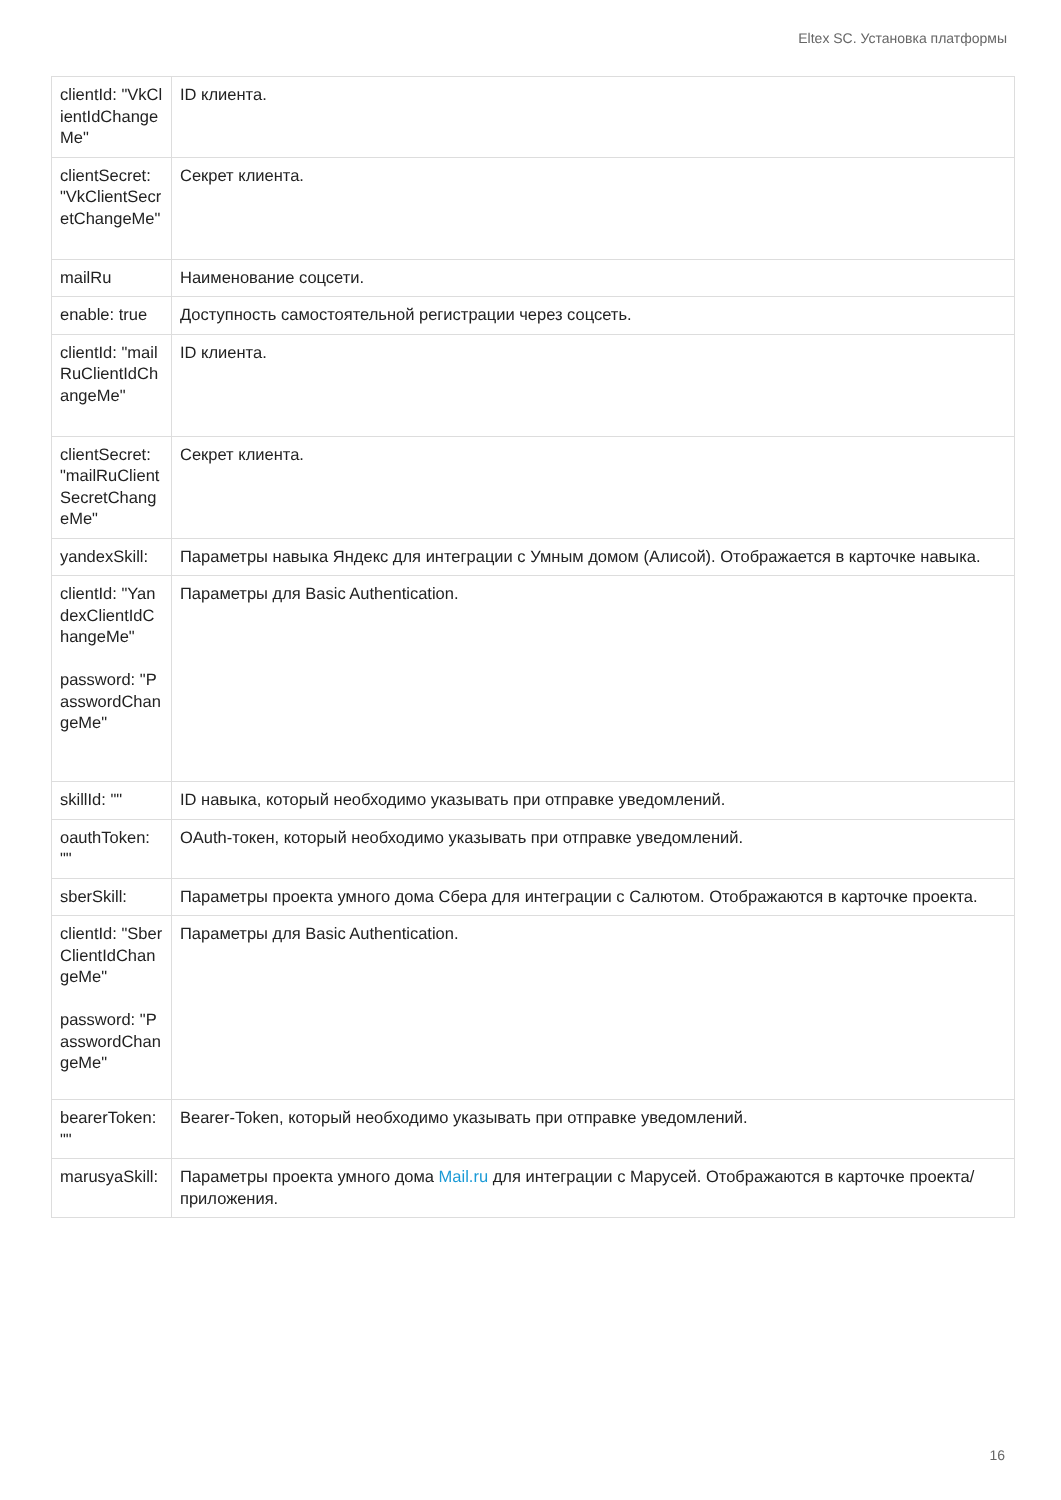Eltex SC. Установка платформы
| clientId: "VkClientIdChangeMe" | ID клиента. |
| clientSecret: "VkClientSecretChangeMe" | Секрет клиента. |
| mailRu | Наименование соцсети. |
| enable: true | Доступность самостоятельной регистрации через соцсеть. |
| clientId: "mailRuClientIdChangeMe" | ID клиента. |
| clientSecret: "mailRuClientSecretChangeMe" | Секрет клиента. |
| yandexSkill: | Параметры навыка Яндекс для интеграции с Умным домом (Алисой). Отображается в карточке навыка. |
| clientId: "YandexClientIdChangeMe" password: "PasswordChangeMe" | Параметры для Basic Authentication. |
| skillId: "" | ID навыка, который необходимо указывать при отправке уведомлений. |
| oauthToken: "" | OAuth-токен, который необходимо указывать при отправке уведомлений. |
| sberSkill: | Параметры проекта умного дома Сбера для интеграции с Салютом. Отображаются в карточке проекта. |
| clientId: "SberClientIdChangeMe" password: "PasswordChangeMe" | Параметры для Basic Authentication. |
| bearerToken: "" | Bearer-Token, который необходимо указывать при отправке уведомлений. |
| marusyaSkill: | Параметры проекта умного дома Mail.ru для интеграции с Марусей. Отображаются в карточке проекта/приложения. |
16